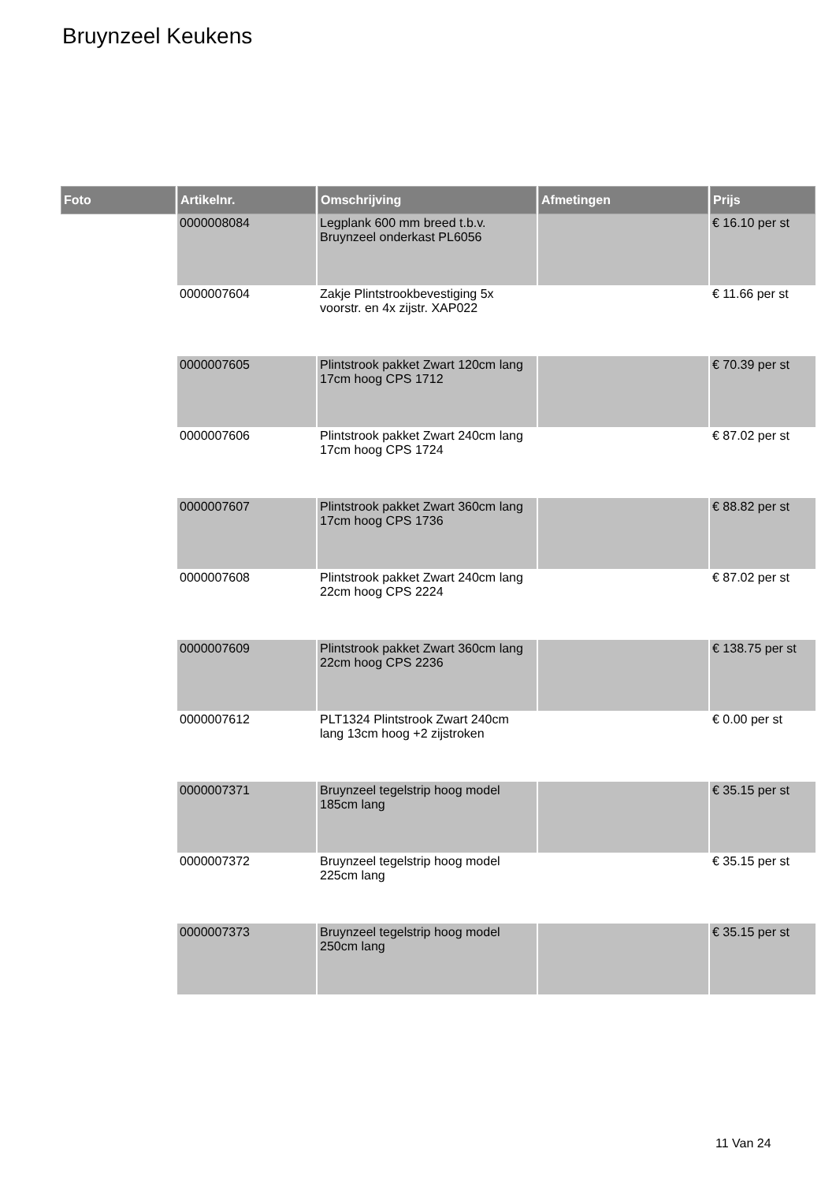Bruynzeel Keukens
| Foto | Artikelnr. | Omschrijving | Afmetingen | Prijs |
| --- | --- | --- | --- | --- |
| | 0000008084 | Legplank 600 mm breed t.b.v. Bruynzeel onderkast PL6056 | | € 16.10 per st |
| | 0000007604 | Zakje Plintstrookbevestiging 5x voorstr. en 4x zijstr. XAP022 | | € 11.66 per st |
| | 0000007605 | Plintstrook pakket Zwart 120cm lang 17cm hoog CPS 1712 | | € 70.39 per st |
| | 0000007606 | Plintstrook pakket Zwart 240cm lang 17cm hoog CPS 1724 | | € 87.02 per st |
| | 0000007607 | Plintstrook pakket Zwart 360cm lang 17cm hoog CPS 1736 | | € 88.82 per st |
| | 0000007608 | Plintstrook pakket Zwart 240cm lang 22cm hoog CPS 2224 | | € 87.02 per st |
| | 0000007609 | Plintstrook pakket Zwart 360cm lang 22cm hoog CPS 2236 | | € 138.75 per st |
| | 0000007612 | PLT1324 Plintstrook Zwart 240cm lang 13cm hoog +2 zijstroken | | € 0.00 per st |
| | 0000007371 | Bruynzeel tegelstrip hoog model 185cm lang | | € 35.15 per st |
| | 0000007372 | Bruynzeel tegelstrip hoog model 225cm lang | | € 35.15 per st |
| | 0000007373 | Bruynzeel tegelstrip hoog model 250cm lang | | € 35.15 per st |
11 Van 24